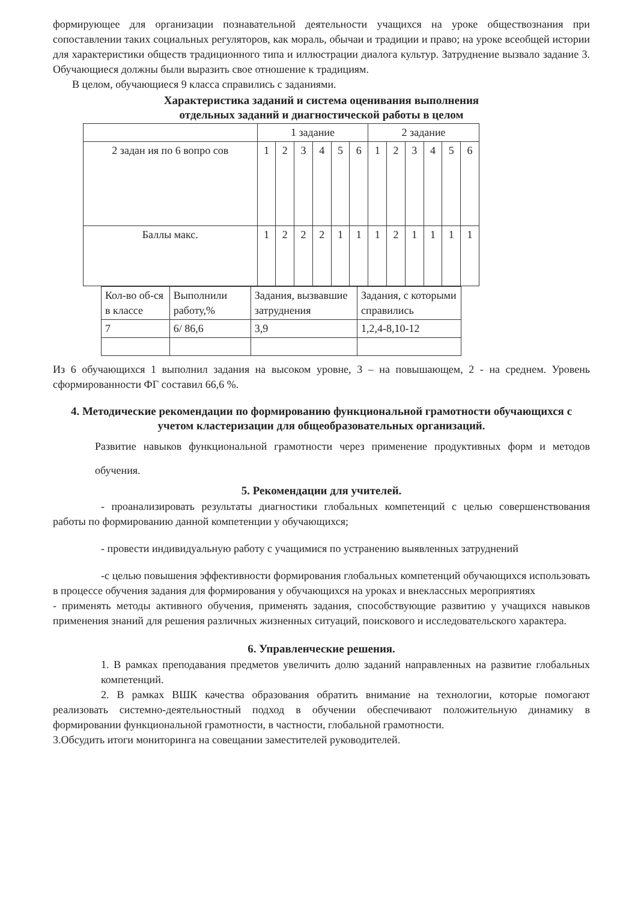формирующее для организации познавательной деятельности учащихся на уроке обществознания при сопоставлении таких социальных регуляторов, как мораль, обычаи и традиции и право; на уроке всеобщей истории для характеристики обществ традиционного типа и иллюстрации диалога культур. Затруднение вызвало задание 3. Обучающиеся должны были выразить свое отношение к традициям.
В целом, обучающиеся 9 класса справились с заданиями.
Характеристика заданий и система оценивания выполнения
отдельных заданий и диагностической работы в целом
| | 1 задание | | | | | | 2 задание | | | | | |
| 2 задан ия по 6 вопро сов | 1 | 2 | 3 | 4 | 5 | 6 | 1 | 2 | 3 | 4 | 5 | 6 |
| Баллы макс. | 1 | 2 | 2 | 2 | 1 | 1 | 1 | 2 | 1 | 1 | 1 | 1 |
| Кол-во об-ся в классе | Выполнили работу,% | Задания, вызвавшие затруднения | Задания, с которыми справились |
| 7 | 6/ 86,6 | 3,9 | 1,2,4-8,10-12 |
Из 6 обучающихся 1 выполнил задания на высоком уровне, 3 – на повышающем, 2 - на среднем. Уровень сформированности ФГ составил 66,6 %.
4. Методические рекомендации по формированию функциональной грамотности обучающихся с учетом кластеризации для общеобразовательных организаций.
Развитие навыков функциональной грамотности через применение продуктивных форм и методов обучения.
5. Рекомендации для учителей.
- проанализировать результаты диагностики глобальных компетенций с целью совершенствования работы по формированию данной компетенции у обучающихся;
- провести индивидуальную работу с учащимися по устранению выявленных затруднений
-с целью повышения эффективности формирования глобальных компетенций обучающихся использовать в процессе обучения задания для формирования у обучающихся на уроках и внеклассных мероприятиях
- применять методы активного обучения, применять задания, способствующие развитию у учащихся навыков применения знаний для решения различных жизненных ситуаций, поискового и исследовательского характера.
6. Управленческие решения.
1. В рамках преподавания предметов увеличить долю заданий направленных на развитие глобальных компетенций.
2. В рамках ВШК качества образования обратить внимание на технологии, которые помогают реализовать системно-деятельностный подход в обучении обеспечивают положительную динамику в формировании функциональной грамотности, в частности, глобальной грамотности.
3.Обсудить итоги мониторинга на совещании заместителей руководителей.